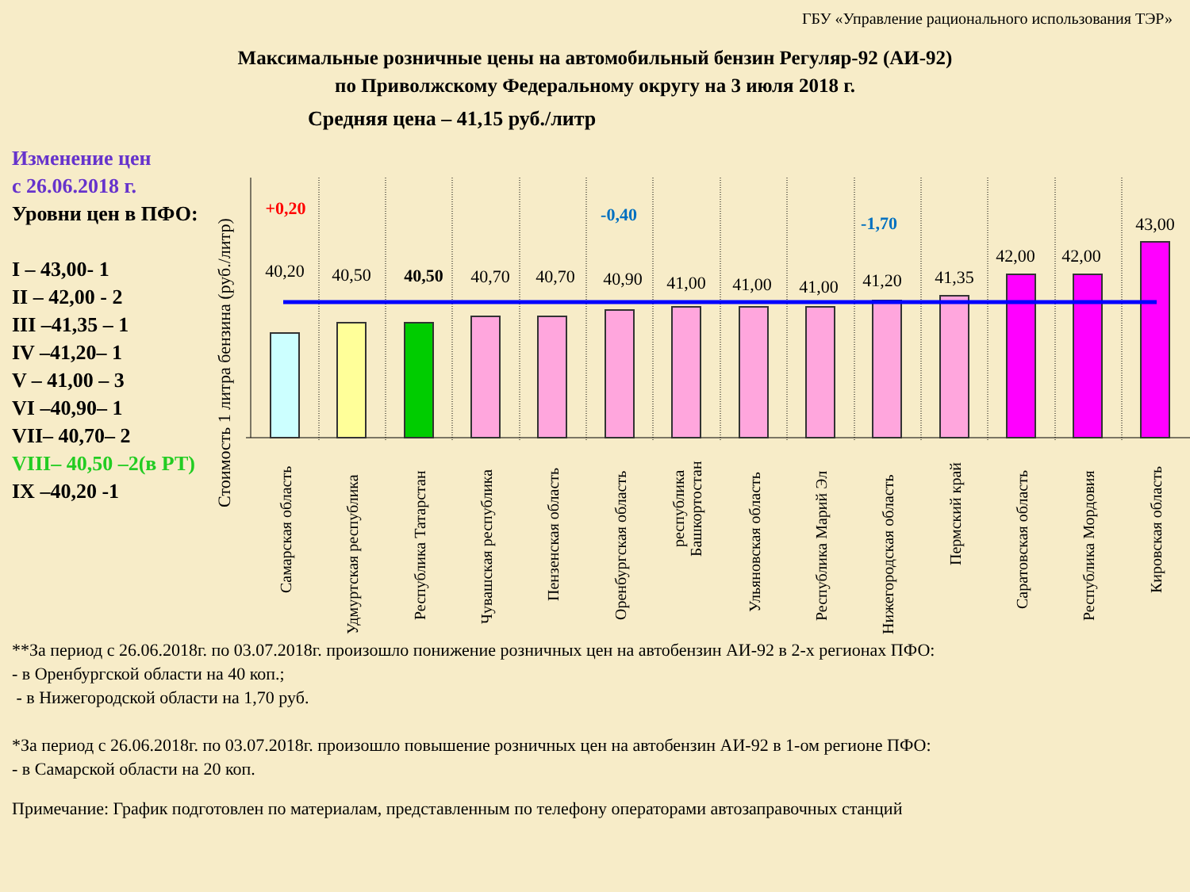ГБУ «Управление рационального использования ТЭР»
Максимальные розничные цены на автомобильный бензин Регуляр-92 (АИ-92)
по Приволжскому Федеральному округу на 3 июля 2018 г.
Средняя цена – 41,15 руб./литр
Изменение цен
с 26.06.2018 г.
Уровни цен в ПФО:
I – 43,00- 1
II – 42,00 - 2
III –41,35 – 1
IV –41,20– 1
V – 41,00 – 3
VI –40,90– 1
VII– 40,70– 2
VIII– 40,50 –2(в РТ)
IX –40,20 -1
Стоимость 1 литра бензина (руб./литр)
40,20
40,50
40,50
40,70
40,70
40,90
41,00
41,00
41,00
41,20
41,35
42,00
42,00
43,00
+0,20
-0,40
-1,70
Самарская область
Удмуртская республика
Республика Татарстан
Чувашская республика
Пензенская область
Оренбургская область
республика
Башкортостан
Ульяновская область
Республика Марий Эл
Нижегородская область
Пермский край
Саратовская область
Республика Мордовия
Кировская область
**За период с 26.06.2018г. по 03.07.2018г. произошло понижение розничных цен на автобензин АИ-92 в 2-х регионах ПФО:
- в Оренбургской области на 40 коп.;
- в Нижегородской области на 1,70 руб.
*За период с 26.06.2018г. по 03.07.2018г. произошло повышение розничных цен на автобензин АИ-92 в 1-ом регионе ПФО:
- в Самарской области на 20 коп.
Примечание: График подготовлен по материалам, представленным по телефону операторами автозаправочных станций